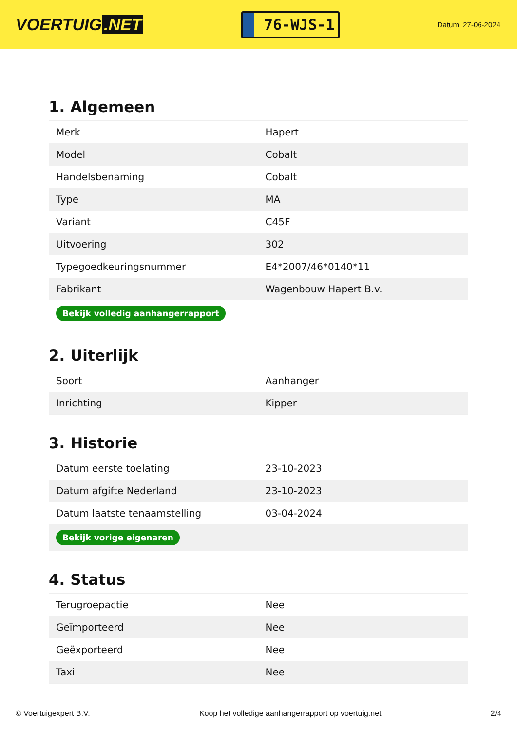VOERTUIG.NET
76-WJS-1
Datum: 27-06-2024
1. Algemeen
| Merk | Hapert |
| Model | Cobalt |
| Handelsbenaming | Cobalt |
| Type | MA |
| Variant | C45F |
| Uitvoering | 302 |
| Typegoedkeuringsnummer | E4*2007/46*0140*11 |
| Fabrikant | Wagenbouw Hapert B.v. |
| Bekijk volledig aanhangerrapport | |
2. Uiterlijk
| Soort | Aanhanger |
| Inrichting | Kipper |
3. Historie
| Datum eerste toelating | 23-10-2023 |
| Datum afgifte Nederland | 23-10-2023 |
| Datum laatste tenaamstelling | 03-04-2024 |
| Bekijk vorige eigenaren | |
4. Status
| Terugroepactie | Nee |
| Geïmporteerd | Nee |
| Geëxporteerd | Nee |
| Taxi | Nee |
© Voertuigexpert B.V. Koop het volledige aanhangerrapport op voertuig.net 2/4